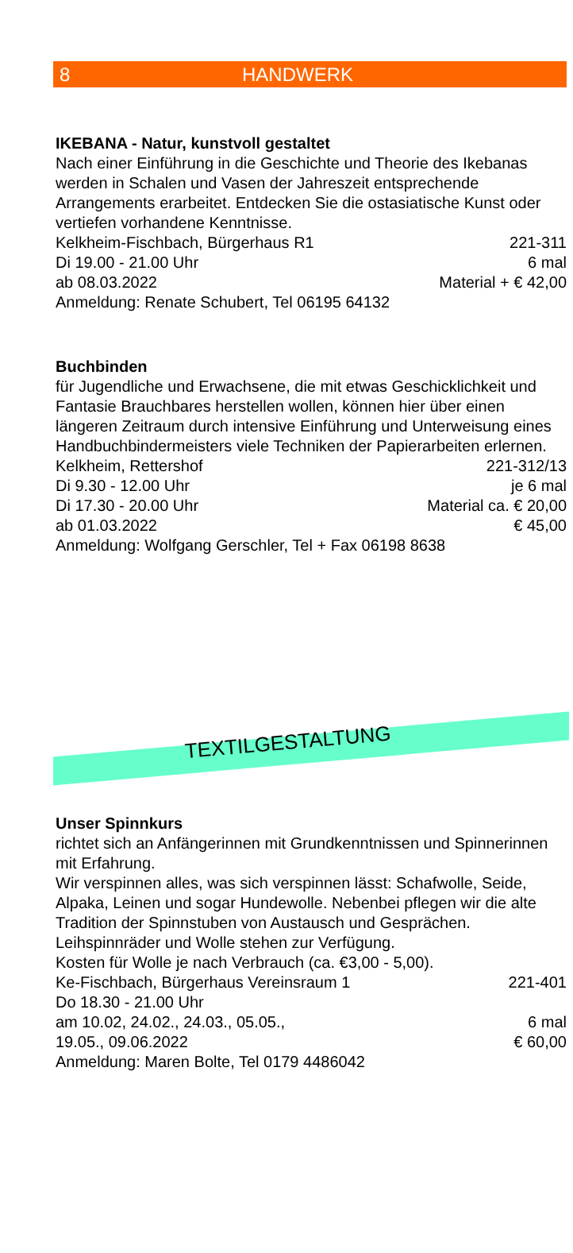8 HANDWERK
IKEBANA - Natur, kunstvoll gestaltet
Nach einer Einführung in die Geschichte und Theorie des Ikebanas werden in Schalen und Vasen der Jahreszeit entsprechende Arrangements erarbeitet. Entdecken Sie die ostasiatische Kunst oder vertiefen vorhandene Kenntnisse.
Kelkheim-Fischbach, Bürgerhaus R1 221-311
Di 19.00 - 21.00 Uhr 6 mal
ab 08.03.2022 Material + € 42,00
Anmeldung: Renate Schubert, Tel 06195 64132
Buchbinden
für Jugendliche und Erwachsene, die mit etwas Geschicklichkeit und Fantasie Brauchbares herstellen wollen, können hier über einen längeren Zeitraum durch intensive Einführung und Unterweisung eines Handbuchbindermeisters viele Techniken der Papierarbeiten erlernen.
Kelkheim, Rettershof 221-312/13
Di 9.30 - 12.00 Uhr je 6 mal
Di 17.30 - 20.00 Uhr Material ca. € 20,00
ab 01.03.2022 € 45,00
Anmeldung: Wolfgang Gerschler, Tel + Fax 06198 8638
TEXTILGESTALTUNG
Unser Spinnkurs
richtet sich an Anfängerinnen mit Grundkenntnissen und Spinnerinnen mit Erfahrung.
Wir verspinnen alles, was sich verspinnen lässt: Schafwolle, Seide, Alpaka, Leinen und sogar Hundewolle. Nebenbei pflegen wir die alte Tradition der Spinnstuben von Austausch und Gesprächen. Leihspinnräder und Wolle stehen zur Verfügung.
Kosten für Wolle je nach Verbrauch (ca. €3,00 - 5,00).
Ke-Fischbach, Bürgerhaus Vereinsraum 1 221-401
Do 18.30 - 21.00 Uhr
am 10.02, 24.02., 24.03., 05.05., 6 mal
19.05., 09.06.2022 € 60,00
Anmeldung: Maren Bolte, Tel 0179 4486042